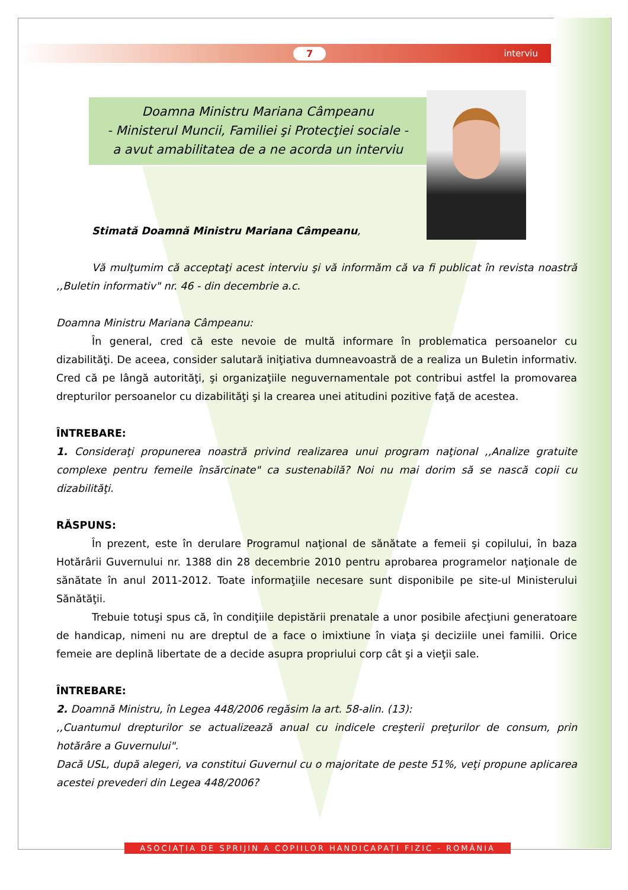7 interviu
Doamna Ministru Mariana Câmpeanu
- Ministerul Muncii, Familiei şi Protecţiei sociale -
a avut amabilitatea de a ne acorda un interviu
Stimată Doamnă Ministru Mariana Câmpeanu,
Vă mulţumim că acceptaţi acest interviu şi vă informăm că va fi publicat în revista noastră ,,Buletin informativ" nr. 46 - din decembrie a.c.
Doamna Ministru Mariana Câmpeanu:
În general, cred că este nevoie de multă informare în problematica persoanelor cu dizabilităţi. De aceea, consider salutară iniţiativa dumneavoastră de a realiza un Buletin informativ. Cred că pe lângă autorităţi, şi organizaţiile neguvernamentale pot contribui astfel la promovarea drepturilor persoanelor cu dizabilităţi şi la crearea unei atitudini pozitive faţă de acestea.
ÎNTREBARE:
1. Consideraţi propunerea noastră privind realizarea unui program naţional ,,Analize gratuite complexe pentru femeile însărcinate" ca sustenabilă? Noi nu mai dorim să se nască copii cu dizabilităţi.
RĂSPUNS:
În prezent, este în derulare Programul naţional de sănătate a femeii şi copilului, în baza Hotărârii Guvernului nr. 1388 din 28 decembrie 2010 pentru aprobarea programelor naţionale de sănătate în anul 2011-2012. Toate informaţiile necesare sunt disponibile pe site-ul Ministerului Sănătăţii.
Trebuie totuşi spus că, în condiţiile depistării prenatale a unor posibile afecţiuni generatoare de handicap, nimeni nu are dreptul de a face o imixtiune în viaţa şi deciziile unei familii. Orice femeie are deplină libertate de a decide asupra propriului corp cât şi a vieţii sale.
ÎNTREBARE:
2. Doamnă Ministru, în Legea 448/2006 regăsim la art. 58-alin. (13):
,,Cuantumul drepturilor se actualizează anual cu indicele creşterii preţurilor de consum, prin hotărâre a Guvernului".
Dacă USL, după alegeri, va constitui Guvernul cu o majoritate de peste 51%, veţi propune aplicarea acestei prevederi din Legea 448/2006?
ASOCIAȚIA DE SPRIJIN A COPIILOR HANDICAPAȚI FIZIC - ROMÂNIA